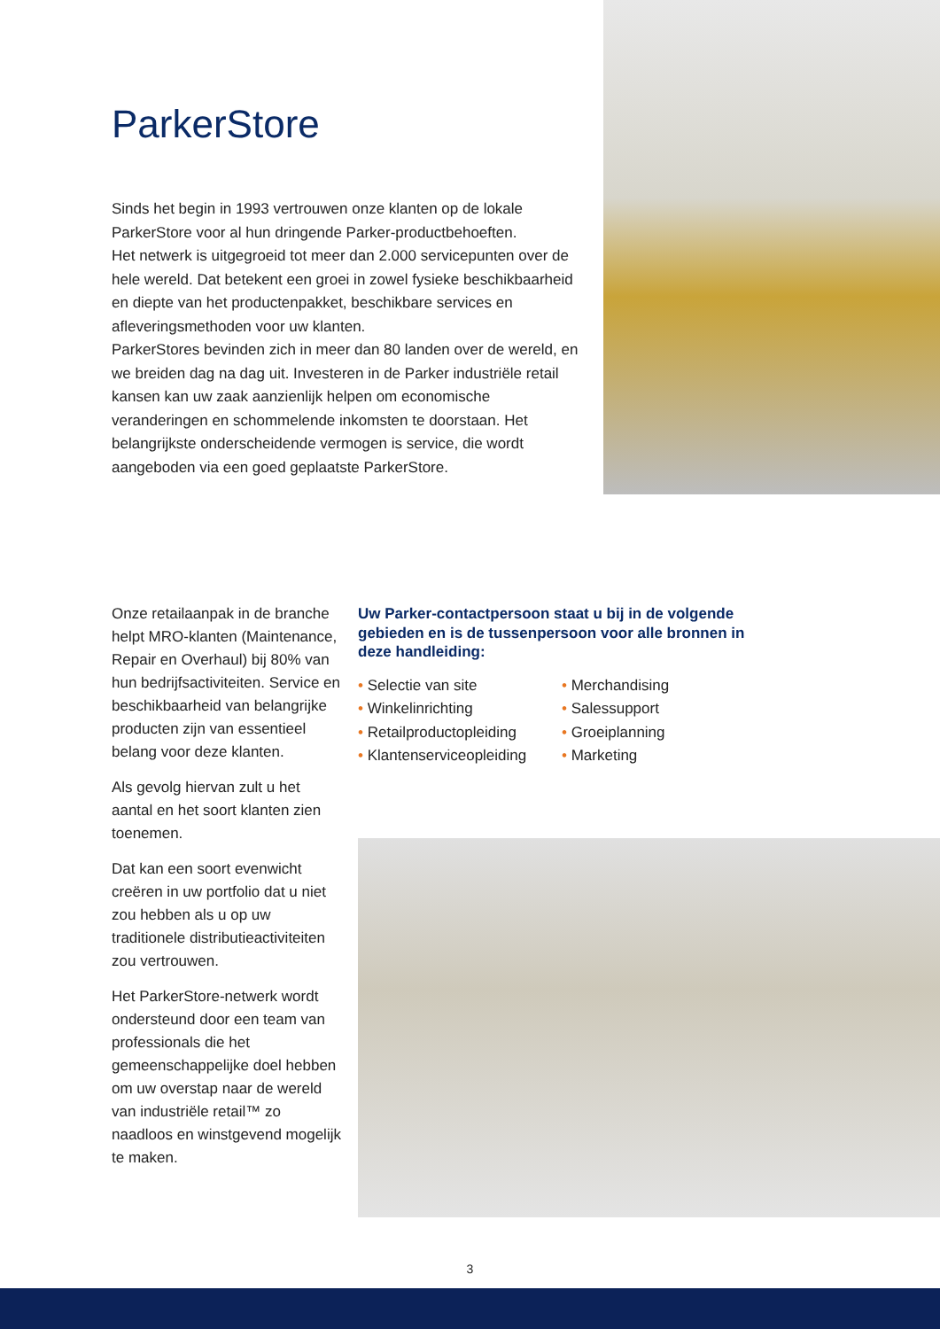ParkerStore
Sinds het begin in 1993 vertrouwen onze klanten op de lokale ParkerStore voor al hun dringende Parker-productbehoeften.
Het netwerk is uitgegroeid tot meer dan 2.000 servicepunten over de hele wereld. Dat betekent een groei in zowel fysieke beschikbaarheid en diepte van het productenpakket, beschikbare services en afleveringsmethoden voor uw klanten.
ParkerStores bevinden zich in meer dan 80 landen over de wereld, en we breiden dag na dag uit. Investeren in de Parker industriële retail kansen kan uw zaak aanzienlijk helpen om economische veranderingen en schommelende inkomsten te doorstaan. Het belangrijkste onderscheidende vermogen is service, die wordt aangeboden via een goed geplaatste ParkerStore.
Onze retailaanpak in de branche helpt MRO-klanten (Maintenance, Repair en Overhaul) bij 80% van hun bedrijfsactiviteiten. Service en beschikbaarheid van belangrijke producten zijn van essentieel belang voor deze klanten.
Als gevolg hiervan zult u het aantal en het soort klanten zien toenemen.
Dat kan een soort evenwicht creëren in uw portfolio dat u niet zou hebben als u op uw traditionele distributieactiviteiten zou vertrouwen.
Het ParkerStore-netwerk wordt ondersteund door een team van professionals die het gemeenschappelijke doel hebben om uw overstap naar de wereld van industriële retail™ zo naadloos en winstgevend mogelijk te maken.
Uw Parker-contactpersoon staat u bij in de volgende gebieden en is de tussenpersoon voor alle bronnen in deze handleiding:
• Selectie van site
• Winkelinrichting
• Retailproductopleiding
• Klantenserviceopleiding
• Merchandising
• Salessupport
• Groeiplanning
• Marketing
3